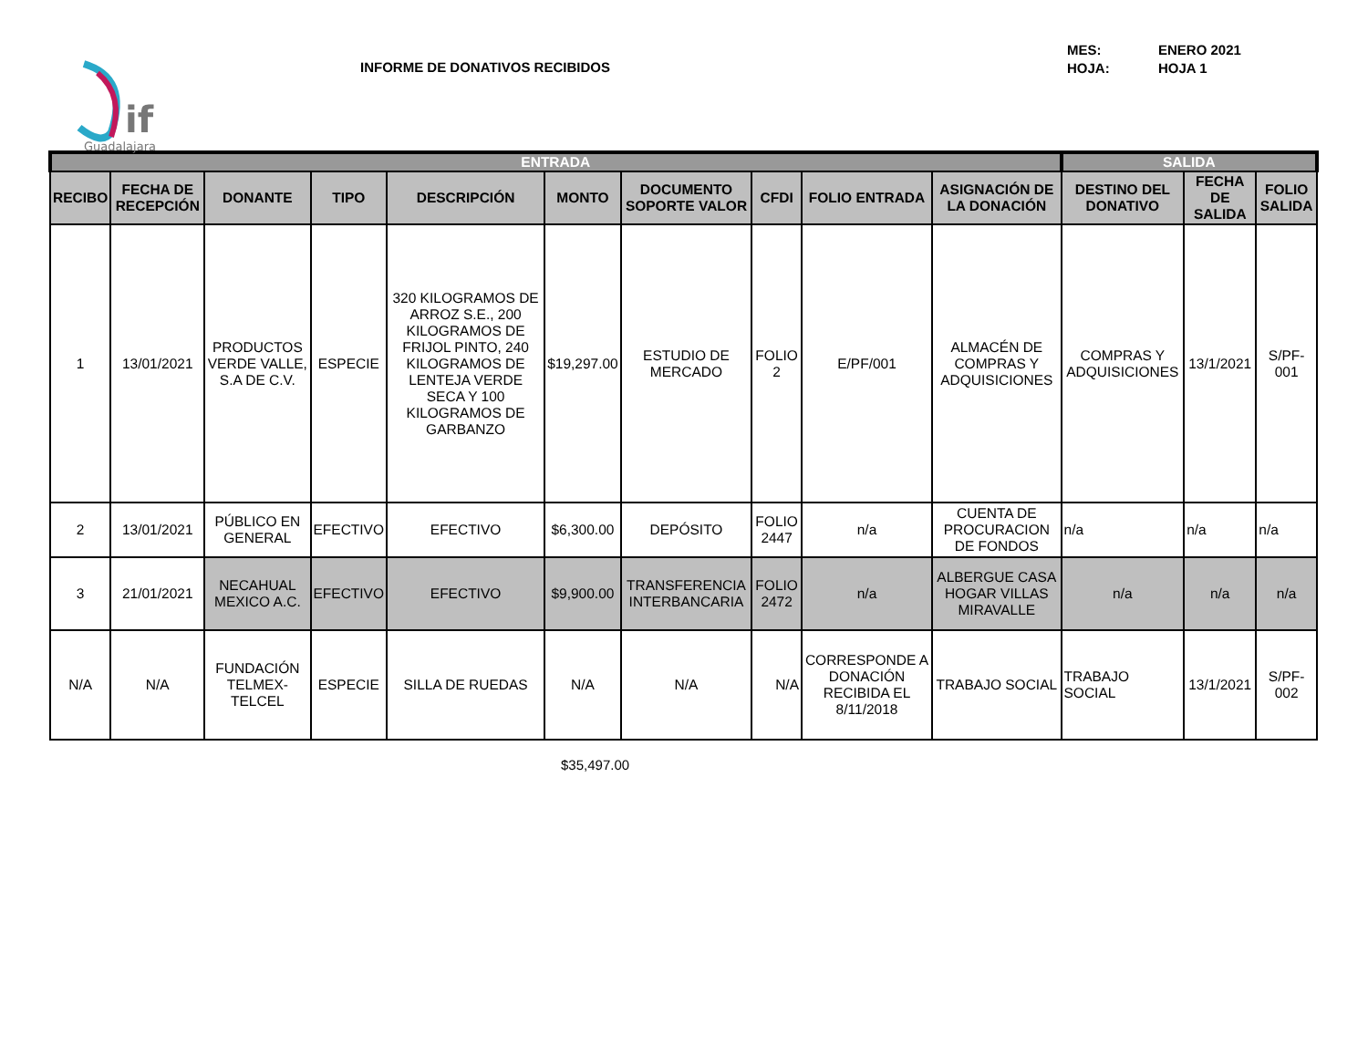if
Guadalajara
INFORME DE DONATIVOS RECIBIDOS
MES: ENERO 2021 HOJA: HOJA 1
| ENTRADA | | | | | | | | | | SALIDA | | |
| --- | --- | --- | --- | --- | --- | --- | --- | --- | --- | --- | --- | --- |
| RECIBO | FECHA DE RECEPCIÓN | DONANTE | TIPO | DESCRIPCIÓN | MONTO | DOCUMENTO SOPORTE VALOR | CFDI | FOLIO ENTRADA | ASIGNACIÓN DE LA DONACIÓN | DESTINO DEL DONATIVO | FECHA DE SALIDA | FOLIO SALIDA |
| 1 | 13/01/2021 | PRODUCTOS VERDE VALLE, S.A DE C.V. | ESPECIE | 320 KILOGRAMOS DE ARROZ S.E., 200 KILOGRAMOS DE FRIJOL PINTO, 240 KILOGRAMOS DE LENTEJA VERDE SECA Y 100 KILOGRAMOS DE GARBANZO | $19,297.00 | ESTUDIO DE MERCADO | FOLIO 2 | E/PF/001 | ALMACÉN DE COMPRAS Y ADQUISICIONES | COMPRAS Y ADQUISICIONES | 13/1/2021 | S/PF-001 |
| 2 | 13/01/2021 | PÚBLICO EN GENERAL | EFECTIVO | EFECTIVO | $6,300.00 | DEPÓSITO | FOLIO 2447 | n/a | CUENTA DE PROCURACION DE FONDOS | n/a | n/a | n/a |
| 3 | 21/01/2021 | NECAHUAL MEXICO A.C. | EFECTIVO | EFECTIVO | $9,900.00 | TRANSFERENCIA INTERBANCARIA | FOLIO 2472 | n/a | ALBERGUE CASA HOGAR VILLAS MIRAVALLE | n/a | n/a | n/a |
| N/A | N/A | FUNDACIÓN TELMEX-TELCEL | ESPECIE | SILLA DE RUEDAS | N/A | N/A | N/A | CORRESPONDE A DONACIÓN RECIBIDA EL 8/11/2018 | TRABAJO SOCIAL | TRABAJO SOCIAL | 13/1/2021 | S/PF-002 |
$35,497.00